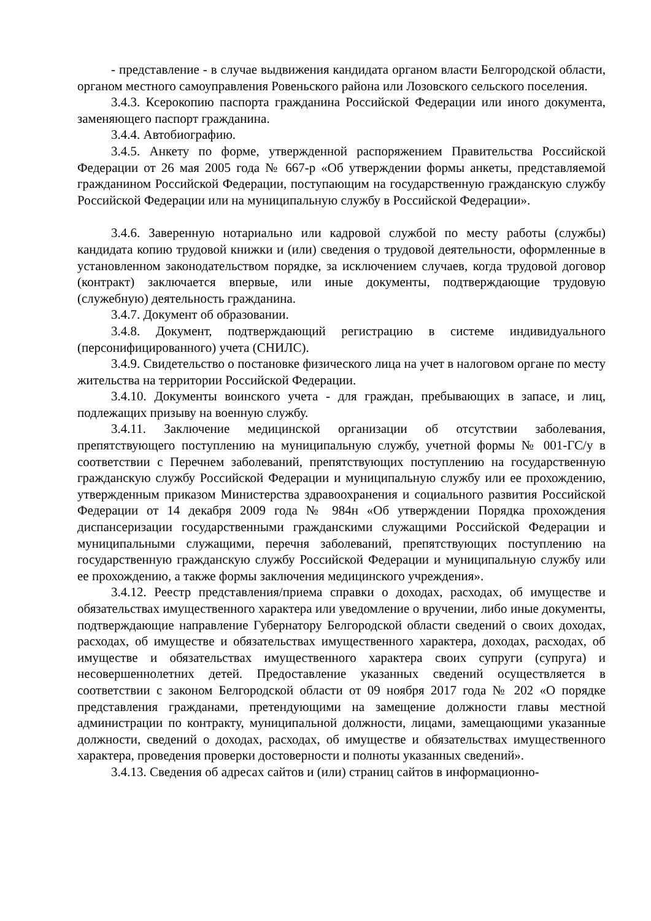- представление - в случае выдвижения кандидата органом власти Белгородской области, органом местного самоуправления Ровеньского района или Лозовского сельского поселения.
3.4.3. Ксерокопию паспорта гражданина Российской Федерации или иного документа, заменяющего паспорт гражданина.
3.4.4. Автобиографию.
3.4.5. Анкету по форме, утвержденной распоряжением Правительства Российской Федерации от 26 мая 2005 года № 667-р «Об утверждении формы анкеты, представляемой гражданином Российской Федерации, поступающим на государственную гражданскую службу Российской Федерации или на муниципальную службу в Российской Федерации».
3.4.6. Заверенную нотариально или кадровой службой по месту работы (службы) кандидата копию трудовой книжки и (или) сведения о трудовой деятельности, оформленные в установленном законодательством порядке, за исключением случаев, когда трудовой договор (контракт) заключается впервые, или иные документы, подтверждающие трудовую (служебную) деятельность гражданина.
3.4.7. Документ об образовании.
3.4.8. Документ, подтверждающий регистрацию в системе индивидуального (персонифицированного) учета (СНИЛС).
3.4.9. Свидетельство о постановке физического лица на учет в налоговом органе по месту жительства на территории Российской Федерации.
3.4.10. Документы воинского учета - для граждан, пребывающих в запасе, и лиц, подлежащих призыву на военную службу.
3.4.11. Заключение медицинской организации об отсутствии заболевания, препятствующего поступлению на муниципальную службу, учетной формы № 001-ГС/у в соответствии с Перечнем заболеваний, препятствующих поступлению на государственную гражданскую службу Российской Федерации и муниципальную службу или ее прохождению, утвержденным приказом Министерства здравоохранения и социального развития Российской Федерации от 14 декабря 2009 года № 984н «Об утверждении Порядка прохождения диспансеризации государственными гражданскими служащими Российской Федерации и муниципальными служащими, перечня заболеваний, препятствующих поступлению на государственную гражданскую службу Российской Федерации и муниципальную службу или ее прохождению, а также формы заключения медицинского учреждения».
3.4.12. Реестр представления/приема справки о доходах, расходах, об имуществе и обязательствах имущественного характера или уведомление о вручении, либо иные документы, подтверждающие направление Губернатору Белгородской области сведений о своих доходах, расходах, об имуществе и обязательствах имущественного характера, доходах, расходах, об имуществе и обязательствах имущественного характера своих супруги (супруга) и несовершеннолетних детей. Предоставление указанных сведений осуществляется в соответствии с законом Белгородской области от 09 ноября 2017 года № 202 «О порядке представления гражданами, претендующими на замещение должности главы местной администрации по контракту, муниципальной должности, лицами, замещающими указанные должности, сведений о доходах, расходах, об имуществе и обязательствах имущественного характера, проведения проверки достоверности и полноты указанных сведений».
3.4.13. Сведения об адресах сайтов и (или) страниц сайтов в информационно-